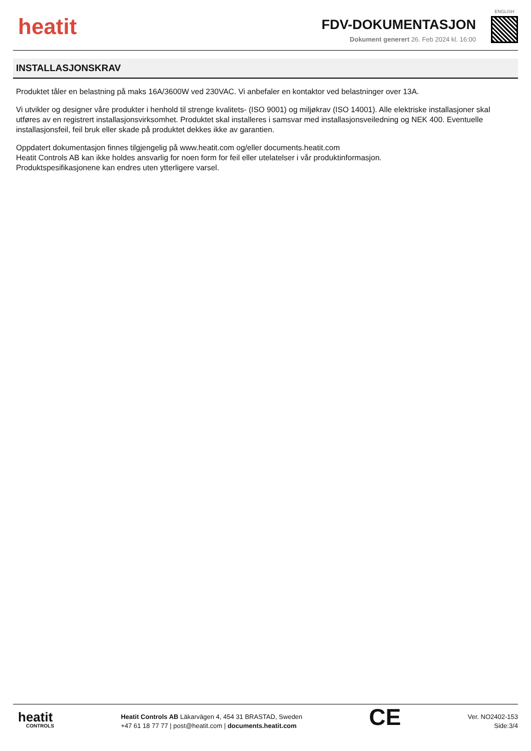heatit
FDV-DOKUMENTASJON
Dokument generert 26. Feb 2024 kl. 16:00
ENGLISH
INSTALLASJONSKRAV
Produktet tåler en belastning på maks 16A/3600W ved 230VAC. Vi anbefaler en kontaktor ved belastninger over 13A.
Vi utvikler og designer våre produkter i henhold til strenge kvalitets- (ISO 9001) og miljøkrav (ISO 14001). Alle elektriske installasjoner skal utføres av en registrert installasjonsvirksomhet. Produktet skal installeres i samsvar med installasjonsveiledning og NEK 400. Eventuelle installasjonsfeil, feil bruk eller skade på produktet dekkes ikke av garantien.
Oppdatert dokumentasjon finnes tilgjengelig på www.heatit.com og/eller documents.heatit.com
Heatit Controls AB kan ikke holdes ansvarlig for noen form for feil eller utelatelser i vår produktinformasjon.
Produktspesifikasjonene kan endres uten ytterligere varsel.
heatit
CONTROLS
Heatit Controls AB Läkarvägen 4, 454 31 BRASTAD, Sweden
+47 61 18 77 77 | post@heatit.com | documents.heatit.com
CE
Ver. NO2402-153
Side:3/4